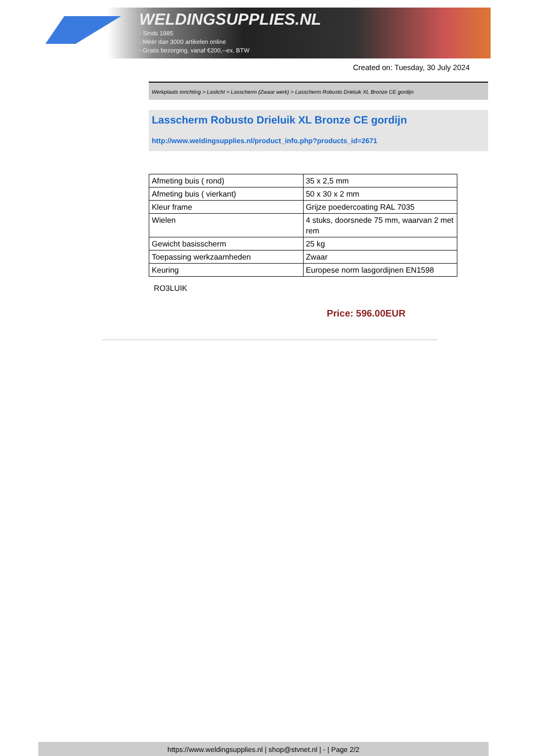WELDINGSUPPLIES.NL
- Sinds 1985
- Méér dan 3000 artikelen online
- Gratis bezorging, vanaf €200,--ex. BTW
Created on: Tuesday, 30 July 2024
Werkplaats inrichting > Laslicht > Lasscherm (Zwaar werk) > Lasscherm Robusto Drieluik XL Bronze CE gordijn
Lasscherm Robusto Drieluik XL Bronze CE gordijn
http://www.weldingsupplies.nl/product_info.php?products_id=2671
| Afmeting buis ( rond) | 35 x 2,5 mm |
| Afmeting buis ( vierkant) | 50 x 30 x 2 mm |
| Kleur frame | Grijze poedercoating RAL 7035 |
| Wielen | 4 stuks, doorsnede 75 mm, waarvan 2 met rem |
| Gewicht basisscherm | 25 kg |
| Toepassing werkzaamheden | Zwaar |
| Keuring | Europese norm lasgordijnen EN1598 |
RO3LUIK
Price: 596.00EUR
https://www.weldingsupplies.nl | shop@stvnet.nl | - | Page 2/2